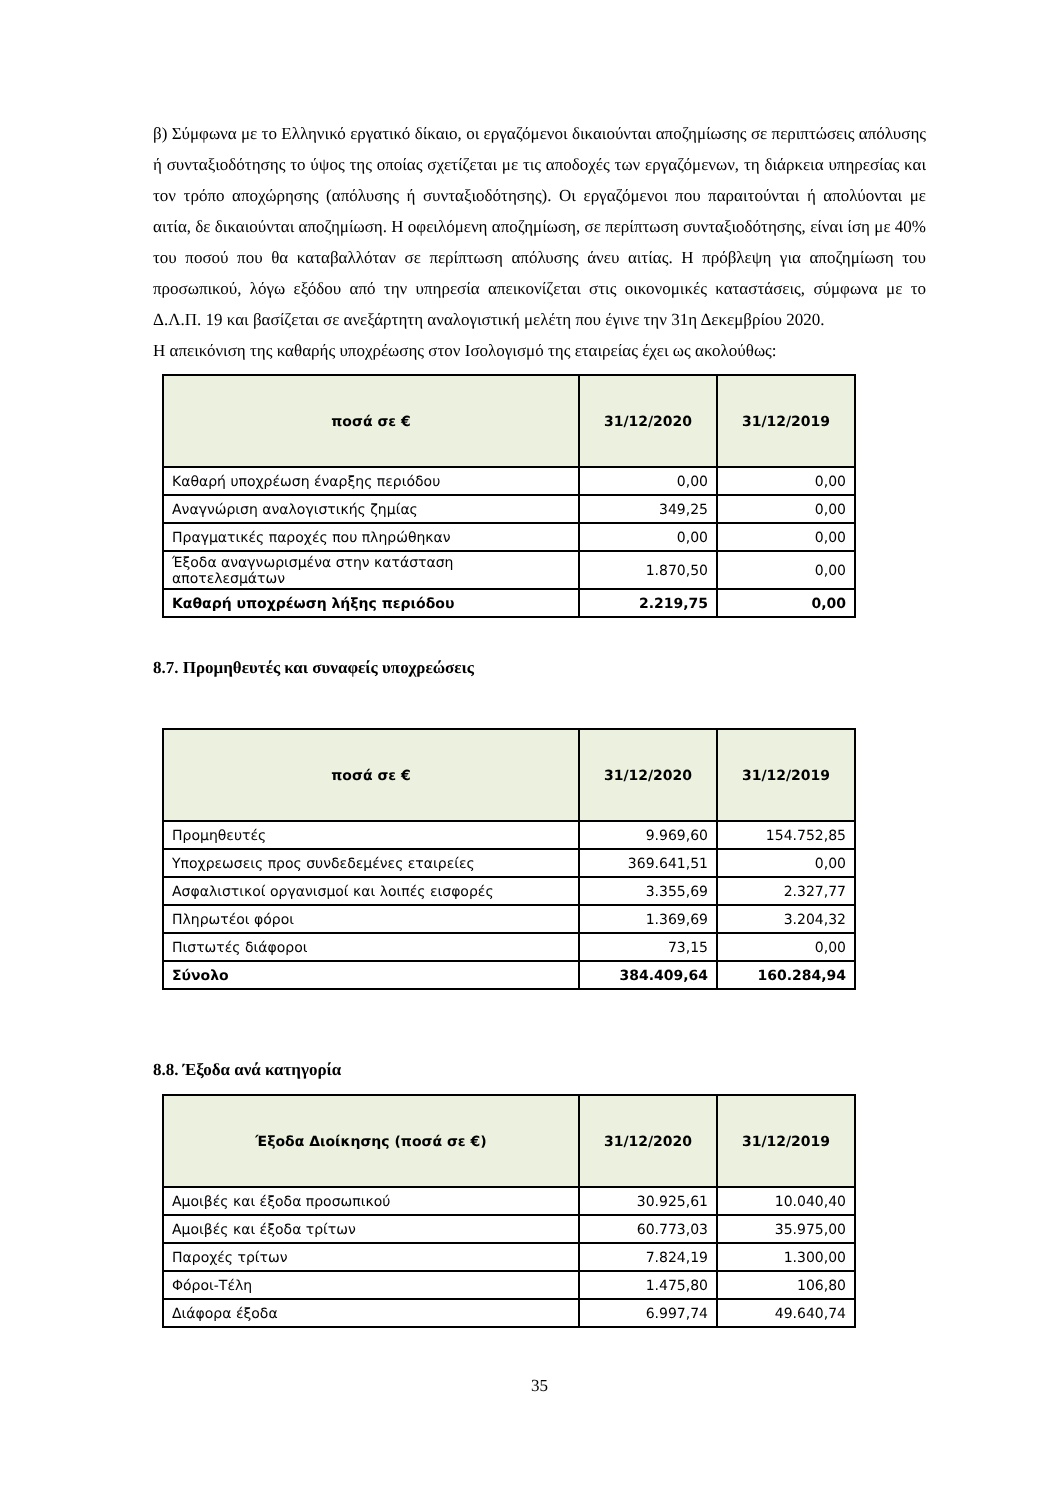β) Σύμφωνα με το Ελληνικό εργατικό δίκαιο, οι εργαζόμενοι δικαιούνται αποζημίωσης σε περιπτώσεις απόλυσης ή συνταξιοδότησης το ύψος της οποίας σχετίζεται με τις αποδοχές των εργαζόμενων, τη διάρκεια υπηρεσίας και τον τρόπο αποχώρησης (απόλυσης ή συνταξιοδότησης). Οι εργαζόμενοι που παραιτούνται ή απολύονται με αιτία, δε δικαιούνται αποζημίωση. Η οφειλόμενη αποζημίωση, σε περίπτωση συνταξιοδότησης, είναι ίση με 40% του ποσού που θα καταβαλλόταν σε περίπτωση απόλυσης άνευ αιτίας. Η πρόβλεψη για αποζημίωση του προσωπικού, λόγω εξόδου από την υπηρεσία απεικονίζεται στις οικονομικές καταστάσεις, σύμφωνα με το Δ.Λ.Π. 19 και βασίζεται σε ανεξάρτητη αναλογιστική μελέτη που έγινε την 31η Δεκεμβρίου 2020.
Η απεικόνιση της καθαρής υποχρέωσης στον Ισολογισμό της εταιρείας έχει ως ακολούθως:
| ποσά σε € | 31/12/2020 | 31/12/2019 |
| --- | --- | --- |
| Καθαρή υποχρέωση έναρξης περιόδου | 0,00 | 0,00 |
| Αναγνώριση αναλογιστικής ζημίας | 349,25 | 0,00 |
| Πραγματικές παροχές που πληρώθηκαν | 0,00 | 0,00 |
| Έξοδα αναγνωρισμένα στην κατάσταση αποτελεσμάτων | 1.870,50 | 0,00 |
| Καθαρή υποχρέωση λήξης περιόδου | 2.219,75 | 0,00 |
8.7. Προμηθευτές και συναφείς υποχρεώσεις
| ποσά σε € | 31/12/2020 | 31/12/2019 |
| --- | --- | --- |
| Προμηθευτές | 9.969,60 | 154.752,85 |
| Υποχρεωσεις προς συνδεδεμένες εταιρείες | 369.641,51 | 0,00 |
| Ασφαλιστικοί οργανισμοί και λοιπές εισφορές | 3.355,69 | 2.327,77 |
| Πληρωτέοι φόροι | 1.369,69 | 3.204,32 |
| Πιστωτές διάφοροι | 73,15 | 0,00 |
| Σύνολο | 384.409,64 | 160.284,94 |
8.8. Έξοδα ανά κατηγορία
| Έξοδα Διοίκησης (ποσά σε €) | 31/12/2020 | 31/12/2019 |
| --- | --- | --- |
| Αμοιβές και έξοδα προσωπικού | 30.925,61 | 10.040,40 |
| Αμοιβές και έξοδα τρίτων | 60.773,03 | 35.975,00 |
| Παροχές τρίτων | 7.824,19 | 1.300,00 |
| Φόροι-Τέλη | 1.475,80 | 106,80 |
| Διάφορα έξοδα | 6.997,74 | 49.640,74 |
35